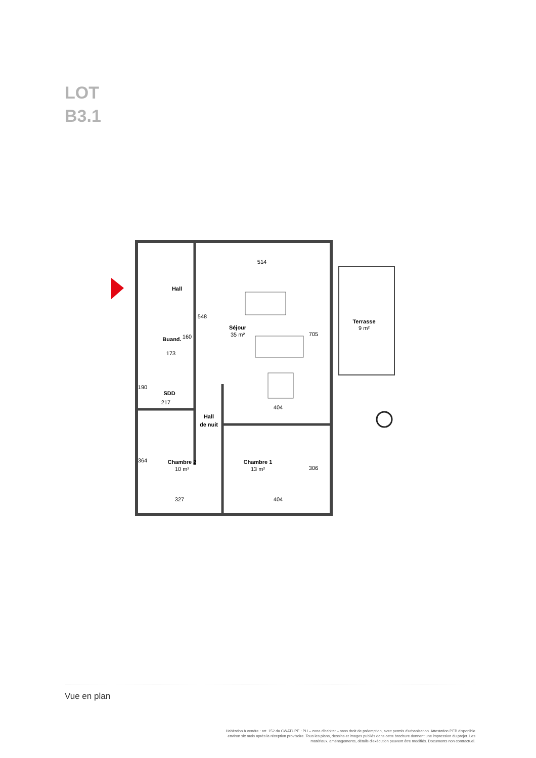LOT
B3.1
Hall
Séjour
35 m²
Terrasse
9 m²
Buand.
SDD
Hall
de nuit
Chambre 2
10 m²
Chambre 1
13 m²
514
404
404
327
173
217
548
705
160
190
364
306
Vue en plan
Habitation à vendre : art. 152 du CWATUPE : PU – zone d'habitat – sans droit de préemption, avec permis d'urbanisation. Attestation PEB disponible environ six mois après la réception provisoire. Tous les plans, dessins et images publiés dans cette brochure donnent une impression du projet. Les matériaux, aménagements, détails d'exécution peuvent être modifiés. Documents non contractuel.